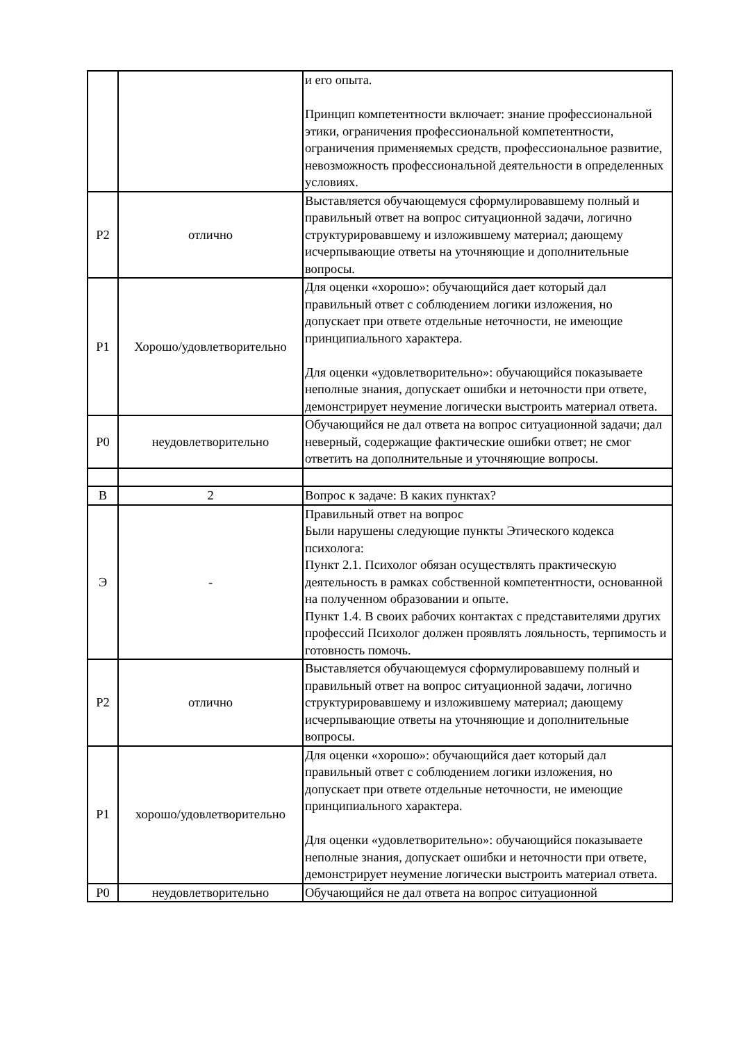| | | и его опыта. Принцип компетентности включает: знание профессиональной этики, ограничения профессиональной компетентности, ограничения применяемых средств, профессиональное развитие, невозможность профессиональной деятельности в определенных условиях. |
| Р2 | отлично | Выставляется обучающемуся сформулировавшему полный и правильный ответ на вопрос ситуационной задачи, логично структурировавшему и изложившему материал; дающему исчерпывающие ответы на уточняющие и дополнительные вопросы. |
| Р1 | Хорошо/удовлетворительно | Для оценки «хорошо»: обучающийся дает который дал правильный ответ с соблюдением логики изложения, но допускает при ответе отдельные неточности, не имеющие принципиального характера. Для оценки «удовлетворительно»: обучающийся показываете неполные знания, допускает ошибки и неточности при ответе, демонстрирует неумение логически выстроить материал ответа. |
| Р0 | неудовлетворительно | Обучающийся не дал ответа на вопрос ситуационной задачи; дал неверный, содержащие фактические ошибки ответ; не смог ответить на дополнительные и уточняющие вопросы. |
| В | 2 | Вопрос к задаче: В каких пунктах? |
| Э | - | Правильный ответ на вопрос Были нарушены следующие пункты Этического кодекса психолога: Пункт 2.1. Психолог обязан осуществлять практическую деятельность в рамках собственной компетентности, основанной на полученном образовании и опыте. Пункт 1.4. В своих рабочих контактах с представителями других профессий Психолог должен проявлять лояльность, терпимость и готовность помочь. |
| Р2 | отлично | Выставляется обучающемуся сформулировавшему полный и правильный ответ на вопрос ситуационной задачи, логично структурировавшему и изложившему материал; дающему исчерпывающие ответы на уточняющие и дополнительные вопросы. |
| Р1 | хорошо/удовлетворительно | Для оценки «хорошо»: обучающийся дает который дал правильный ответ с соблюдением логики изложения, но допускает при ответе отдельные неточности, не имеющие принципиального характера. Для оценки «удовлетворительно»: обучающийся показываете неполные знания, допускает ошибки и неточности при ответе, демонстрирует неумение логически выстроить материал ответа. |
| Р0 | неудовлетворительно | Обучающийся не дал ответа на вопрос ситуационной |